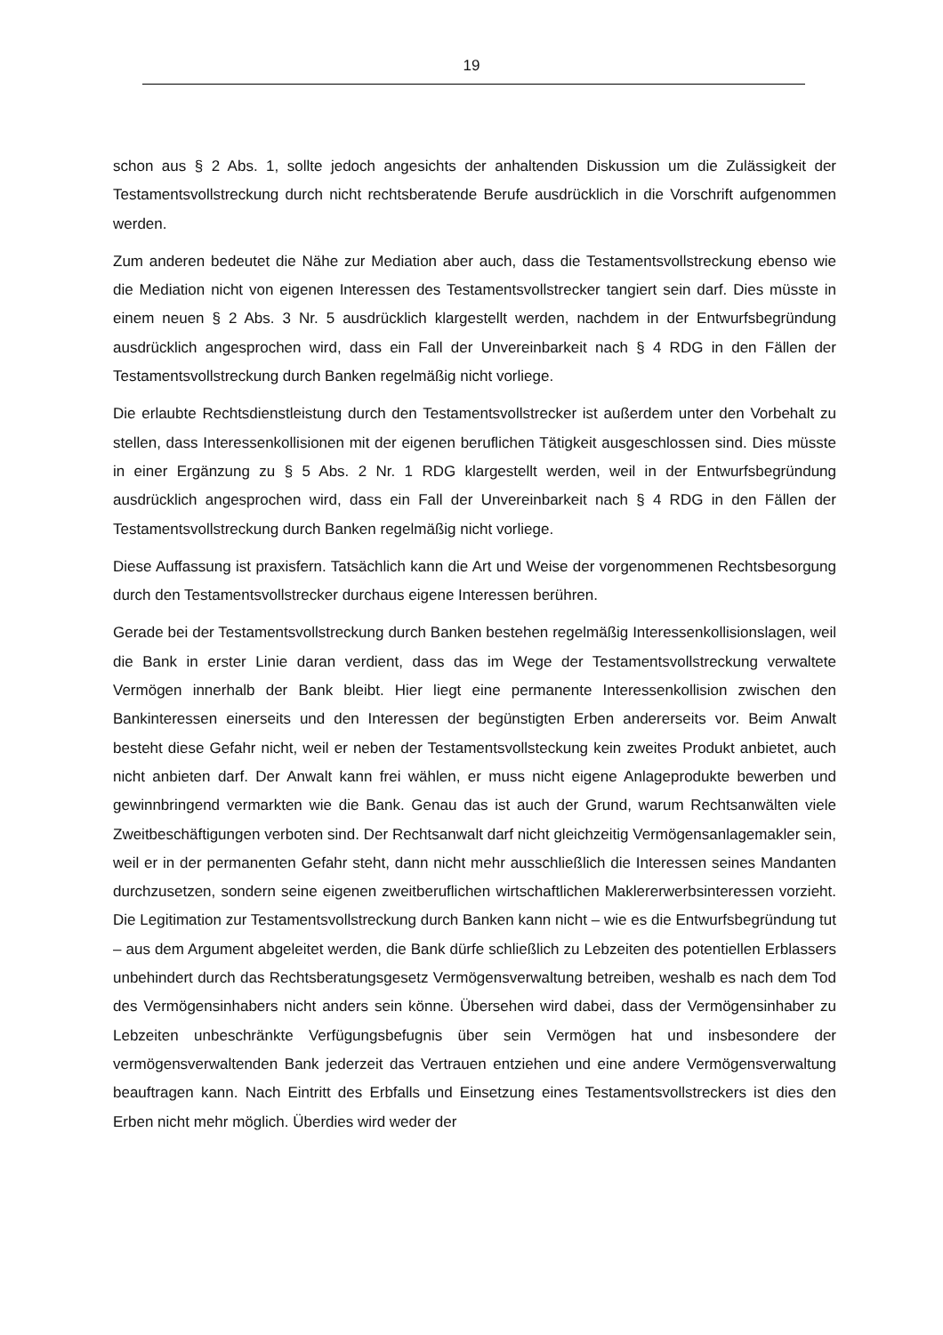19
schon aus § 2 Abs. 1, sollte jedoch angesichts der anhaltenden Diskussion um die Zulässigkeit der Testamentsvollstreckung durch nicht rechtsberatende Berufe ausdrücklich in die Vorschrift aufgenommen werden.
Zum anderen bedeutet die Nähe zur Mediation aber auch, dass die Testamentsvollstreckung ebenso wie die Mediation nicht von eigenen Interessen des Testamentsvollstrecker tangiert sein darf. Dies müsste in einem neuen § 2 Abs. 3 Nr. 5 ausdrücklich klargestellt werden, nachdem in der Entwurfsbegründung ausdrücklich angesprochen wird, dass ein Fall der Unvereinbarkeit nach § 4 RDG in den Fällen der Testamentsvollstreckung durch Banken regelmäßig nicht vorliege.
Die erlaubte Rechtsdienstleistung durch den Testamentsvollstrecker ist außerdem unter den Vorbehalt zu stellen, dass Interessenkollisionen mit der eigenen beruflichen Tätigkeit ausgeschlossen sind. Dies müsste in einer Ergänzung zu § 5 Abs. 2 Nr. 1 RDG klargestellt werden, weil in der Entwurfsbegründung ausdrücklich angesprochen wird, dass ein Fall der Unvereinbarkeit nach § 4 RDG in den Fällen der Testamentsvollstreckung durch Banken regelmäßig nicht vorliege.
Diese Auffassung ist praxisfern. Tatsächlich kann die Art und Weise der vorgenommenen Rechtsbesorgung durch den Testamentsvollstrecker durchaus eigene Interessen berühren.
Gerade bei der Testamentsvollstreckung durch Banken bestehen regelmäßig Interessenkollisionslagen, weil die Bank in erster Linie daran verdient, dass das im Wege der Testamentsvollstreckung verwaltete Vermögen innerhalb der Bank bleibt. Hier liegt eine permanente Interessenkollision zwischen den Bankinteressen einerseits und den Interessen der begünstigten Erben andererseits vor. Beim Anwalt besteht diese Gefahr nicht, weil er neben der Testamentsvollsteckung kein zweites Produkt anbietet, auch nicht anbieten darf. Der Anwalt kann frei wählen, er muss nicht eigene Anlageprodukte bewerben und gewinnbringend vermarkten wie die Bank. Genau das ist auch der Grund, warum Rechtsanwälten viele Zweitbeschäftigungen verboten sind. Der Rechtsanwalt darf nicht gleichzeitig Vermögensanlagemakler sein, weil er in der permanenten Gefahr steht, dann nicht mehr ausschließlich die Interessen seines Mandanten durchzusetzen, sondern seine eigenen zweitberuflichen wirtschaftlichen Maklererwerbsinteressen vorzieht. Die Legitimation zur Testamentsvollstreckung durch Banken kann nicht – wie es die Entwurfsbegründung tut – aus dem Argument abgeleitet werden, die Bank dürfe schließlich zu Lebzeiten des potentiellen Erblassers unbehindert durch das Rechtsberatungsgesetz Vermögensverwaltung betreiben, weshalb es nach dem Tod des Vermögensinhabers nicht anders sein könne. Übersehen wird dabei, dass der Vermögensinhaber zu Lebzeiten unbeschränkte Verfügungsbefugnis über sein Vermögen hat und insbesondere der vermögensverwaltenden Bank jederzeit das Vertrauen entziehen und eine andere Vermögensverwaltung beauftragen kann. Nach Eintritt des Erbfalls und Einsetzung eines Testamentsvollstreckers ist dies den Erben nicht mehr möglich. Überdies wird weder der